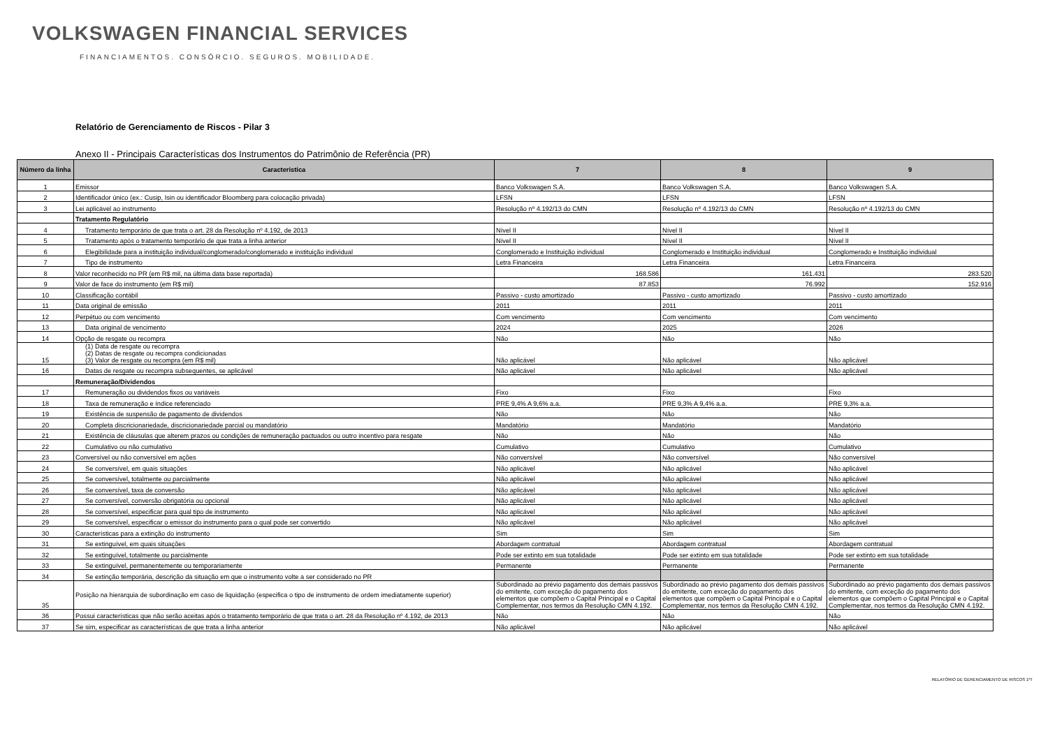VOLKSWAGEN FINANCIAL SERVICES
FINANCIAMENTOS. CONSÓRCIO. SEGUROS. MOBILIDADE.
Relatório de Gerenciamento de Riscos - Pilar 3
Anexo II - Principais Características dos Instrumentos do Patrimônio de Referência (PR)
| Número da linha | Caracteristica | 7 | 8 | 9 |
| --- | --- | --- | --- | --- |
| 1 | Emissor | Banco Volkswagen S.A. | Banco Volkswagen S.A. | Banco Volkswagen S.A. |
| 2 | Identificador único (ex.: Cusip, Isin ou identificador Bloomberg para colocação privada) | LFSN | LFSN | LFSN |
| 3 | Lei aplicável ao instrumento | Resolução nº 4.192/13 do CMN | Resolução nº 4.192/13 do CMN | Resolução nº 4.192/13 do CMN |
| | Tratamento Regulatório | | | |
| 4 | Tratamento temporário de que trata o art. 28 da Resolução nº 4.192, de 2013 | Nível II | Nível II | Nível II |
| 5 | Tratamento após o tratamento temporário de que trata a linha anterior | Nível II | Nível II | Nível II |
| 6 | Elegibilidade para a instituição individual/conglomerado/conglomerado e instituição individual | Conglomerado e Instituição individual | Conglomerado e Instituição individual | Conglomerado e Instituição individual |
| 7 | Tipo de instrumento | Letra Financeira | Letra Financeira | Letra Financeira |
| 8 | Valor reconhecido no PR (em R$ mil, na última data base reportada) | 168.586 | 161.431 | 283.520 |
| 9 | Valor de face do instrumento (em R$ mil) | 87.853 | 76.992 | 152.916 |
| 10 | Classificação contábil | Passivo - custo amortizado | Passivo - custo amortizado | Passivo - custo amortizado |
| 11 | Data original de emissão | 2011 | 2011 | 2011 |
| 12 | Perpétuo ou com vencimento | Com vencimento | Com vencimento | Com vencimento |
| 13 | Data original de vencimento | 2024 | 2025 | 2026 |
| 14 | Opção de resgate ou recompra | Não | Não | Não |
| 15 | (1) Data de resgate ou recompra (2) Datas de resgate ou recompra condicionadas (3) Valor de resgate ou recompra (em R$ mil) | Não aplicável | Não aplicável | Não aplicável |
| 16 | Datas de resgate ou recompra subsequentes, se aplicável | Não aplicável | Não aplicável | Não aplicável |
| | Remuneração/Dividendos | | | |
| 17 | Remuneração ou dividendos fixos ou variáveis | Fixo | Fixo | Fixo |
| 18 | Taxa de remuneração e índice referenciado | PRE 9,4% A 9,6% a.a. | PRE 9,3% A 9,4% a.a. | PRE 9,3% a.a. |
| 19 | Existência de suspensão de pagamento de dividendos | Não | Não | Não |
| 20 | Completa discricionariedade, discricionariedade parcial ou mandatório | Mandatório | Mandatório | Mandatório |
| 21 | Existência de cláusulas que alterem prazos ou condições de remuneração pactuados ou outro incentivo para resgate | Não | Não | Não |
| 22 | Cumulativo ou não cumulativo | Cumulativo | Cumulativo | Cumulativo |
| 23 | Conversível ou não conversível em ações | Não conversível | Não conversível | Não conversível |
| 24 | Se conversível, em quais situações | Não aplicável | Não aplicável | Não aplicável |
| 25 | Se conversível, totalmente ou parcialmente | Não aplicável | Não aplicável | Não aplicável |
| 26 | Se conversível, taxa de conversão | Não aplicável | Não aplicável | Não aplicável |
| 27 | Se conversível, conversão obrigatória ou opcional | Não aplicável | Não aplicável | Não aplicável |
| 28 | Se conversível, especificar para qual tipo de instrumento | Não aplicável | Não aplicável | Não aplicável |
| 29 | Se conversível, especificar o emissor do instrumento para o qual pode ser convertido | Não aplicável | Não aplicável | Não aplicável |
| 30 | Características para a extinção do instrumento | Sim | Sim | Sim |
| 31 | Se extinguível, em quais situações | Abordagem contratual | Abordagem contratual | Abordagem contratual |
| 32 | Se extinguível, totalmente ou parcialmente | Pode ser extinto em sua totalidade | Pode ser extinto em sua totalidade | Pode ser extinto em sua totalidade |
| 33 | Se extinguível, permanentemente ou temporariamente | Permanente | Permanente | Permanente |
| 34 | Se extinção temporária, descrição da situação em que o instrumento volte a ser considerado no PR | | | |
| 35 | Posição na hierarquia de subordinação em caso de liquidação (especifica o tipo de instrumento de ordem imediatamente superior) | Subordinado ao prévio pagamento dos demais passivos do emitente, com exceção do pagamento dos elementos que compõem o Capital Principal e o Capital Complementar, nos termos da Resolução CMN 4.192. | Subordinado ao prévio pagamento dos demais passivos do emitente, com exceção do pagamento dos elementos que compõem o Capital Principal e o Capital Complementar, nos termos da Resolução CMN 4.192. | Subordinado ao prévio pagamento dos demais passivos do emitente, com exceção do pagamento dos elementos que compõem o Capital Principal e o Capital Complementar, nos termos da Resolução CMN 4.192. |
| 36 | Possui características que não serão aceitas após o tratamento temporário de que trata o art. 28 da Resolução nº 4.192, de 2013 | Não | Não | Não |
| 37 | Se sim, especificar as características de que trata a linha anterior | Não aplicável | Não aplicável | Não aplicável |
RELATÓRIO DE GERENCIAMENTO DE RISCOS 1ºT